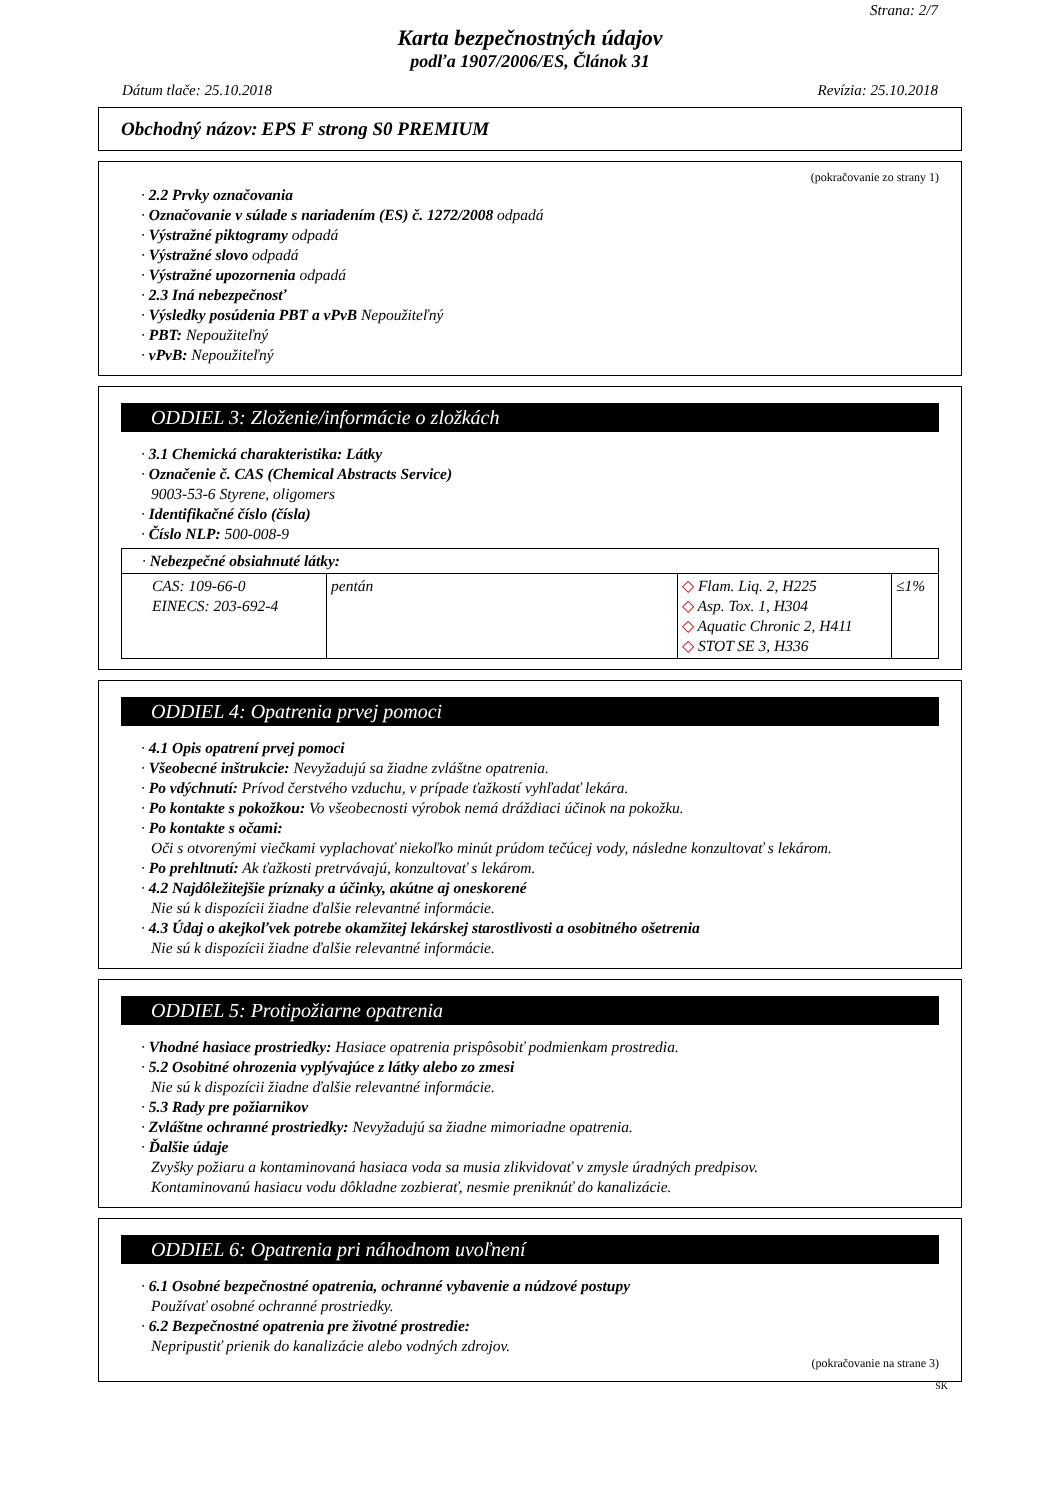Strana: 2/7
Karta bezpečnostných údajov
podľa 1907/2006/ES, Článok 31
Dátum tlače: 25.10.2018 Revízia: 25.10.2018
Obchodný názov: EPS F strong S0 PREMIUM
(pokračovanie zo strany 1)
· 2.2 Prvky označovania
· Označovanie v súlade s nariadením (ES) č. 1272/2008 odpadá
· Výstražné piktogramy odpadá
· Výstražné slovo odpadá
· Výstražné upozornenia odpadá
· 2.3 Iná nebezpečnosť
· Výsledky posúdenia PBT a vPvB Nepoužiteľný
· PBT: Nepoužiteľný
· vPvB: Nepoužiteľný
ODDIEL 3: Zloženie/informácie o zložkách
· 3.1 Chemická charakteristika: Látky
· Označenie č. CAS (Chemical Abstracts Service)
9003-53-6 Styrene, oligomers
· Identifikačné číslo (čísla)
· Číslo NLP: 500-008-9
| · Nebezpečné obsiahnuté látky: | | | |
| CAS: 109-66-0 EINECS: 203-692-4 | pentán | ◇ Flam. Liq. 2, H225 ◇ Asp. Tox. 1, H304 ◇ Aquatic Chronic 2, H411 ◇ STOT SE 3, H336 | ≤1% |
ODDIEL 4: Opatrenia prvej pomoci
· 4.1 Opis opatrení prvej pomoci
· Všeobecné inštrukcie: Nevyžadujú sa žiadne zvláštne opatrenia.
· Po vdýchnutí: Prívod čerstvého vzduchu, v prípade ťažkostí vyhľadať lekára.
· Po kontakte s pokožkou: Vo všeobecnosti výrobok nemá dráždiaci účinok na pokožku.
· Po kontakte s očami:
Oči s otvorenými viečkami vyplachovať niekoľko minút prúdom tečúcej vody, následne konzultovať s lekárom.
· Po prehltnutí: Ak ťažkosti pretrvávajú, konzultovať s lekárom.
· 4.2 Najdôležitejšie príznaky a účinky, akútne aj oneskorené
Nie sú k dispozícii žiadne ďalšie relevantné informácie.
· 4.3 Údaj o akejkoľvek potrebe okamžitej lekárskej starostlivosti a osobitného ošetrenia
Nie sú k dispozícii žiadne ďalšie relevantné informácie.
ODDIEL 5: Protipožiarne opatrenia
· Vhodné hasiace prostriedky: Hasiace opatrenia prispôsobiť podmienkam prostredia.
· 5.2 Osobitné ohrozenia vyplývajúce z látky alebo zo zmesi
Nie sú k dispozícii žiadne ďalšie relevantné informácie.
· 5.3 Rady pre požiarnikov
· Zvláštne ochranné prostriedky: Nevyžadujú sa žiadne mimoriadne opatrenia.
· Ďalšie údaje
Zvyšky požiaru a kontaminovaná hasiaca voda sa musia zlikvidovať v zmysle úradných predpisov.
Kontaminovanú hasiacu vodu dôkladne zozbierať, nesmie preniknúť do kanalizácie.
ODDIEL 6: Opatrenia pri náhodnom uvoľnení
· 6.1 Osobné bezpečnostné opatrenia, ochranné vybavenie a núdzové postupy
Používať osobné ochranné prostriedky.
· 6.2 Bezpečnostné opatrenia pre životné prostredie:
Nepripustiť prienik do kanalizácie alebo vodných zdrojov.
(pokračovanie na strane 3)
SK